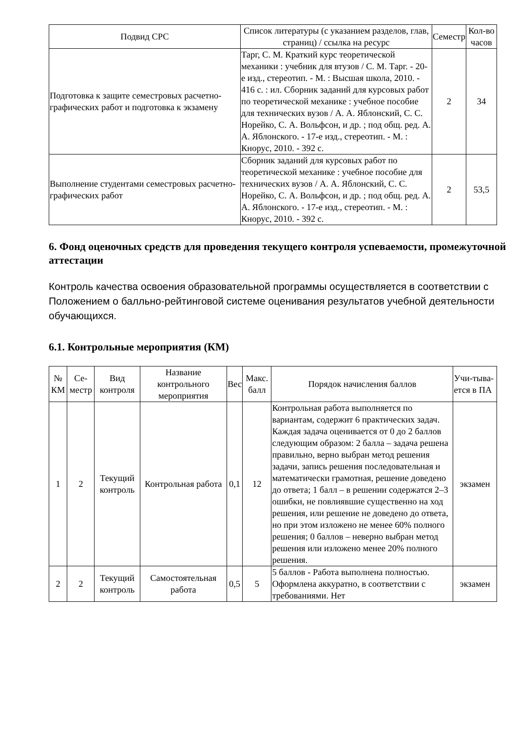| Подвид СРС | Список литературы (с указанием разделов, глав, страниц) / ссылка на ресурс | Семестр | Кол-во часов |
| --- | --- | --- | --- |
| Подготовка к защите семестровых расчетно-графических работ и подготовка к экзамену | Тарг, С. М. Краткий курс теоретической механики : учебник для втузов / С. М. Тарг. - 20-е изд., стереотип. - М. : Высшая школа, 2010. - 416 с. : ил. Сборник заданий для курсовых работ по теоретической механике : учебное пособие для технических вузов / А. А. Яблонский, С. С. Норейко, С. А. Вольфсон, и др. ; под общ. ред. А. А. Яблонского. - 17-е изд., стереотип. - М. : Кнорус, 2010. - 392 с. | 2 | 34 |
| Выполнение студентами семестровых расчетно-графических работ | Сборник заданий для курсовых работ по теоретической механике : учебное пособие для технических вузов / А. А. Яблонский, С. С. Норейко, С. А. Вольфсон, и др. ; под общ. ред. А. А. Яблонского. - 17-е изд., стереотип. - М. : Кнорус, 2010. - 392 с. | 2 | 53,5 |
6. Фонд оценочных средств для проведения текущего контроля успеваемости, промежуточной аттестации
Контроль качества освоения образовательной программы осуществляется в соответствии с Положением о балльно-рейтинговой системе оценивания результатов учебной деятельности обучающихся.
6.1. Контрольные мероприятия (КМ)
| № КМ | Се-местр | Вид контроля | Название контрольного мероприятия | Вес | Макс. балл | Порядок начисления баллов | Учи-тыва-ется в ПА |
| --- | --- | --- | --- | --- | --- | --- | --- |
| 1 | 2 | Текущий контроль | Контрольная работа | 0,1 | 12 | Контрольная работа выполняется по вариантам, содержит 6 практических задач. Каждая задача оценивается от 0 до 2 баллов следующим образом: 2 балла – задача решена правильно, верно выбран метод решения задачи, запись решения последовательная и математически грамотная, решение доведено до ответа; 1 балл – в решении содержатся 2–3 ошибки, не повлиявшие существенно на ход решения, или решение не доведено до ответа, но при этом изложено не менее 60% полного решения; 0 баллов – неверно выбран метод решения или изложено менее 20% полного решения. | экзамен |
| 2 | 2 | Текущий контроль | Самостоятельная работа | 0,5 | 5 | 5 баллов - Работа выполнена полностью. Оформлена аккуратно, в соответствии с требованиями. Нет | экзамен |